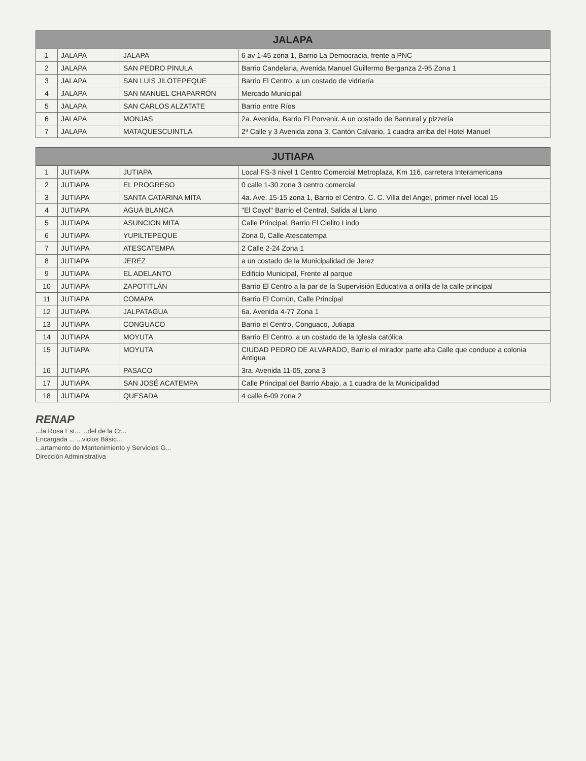| JALAPA | | | |
| --- | --- | --- | --- |
| 1 | JALAPA | JALAPA | 6 av 1-45 zona 1, Barrio La Democracia, frente a PNC |
| 2 | JALAPA | SAN PEDRO PINULA | Barrio Candelaria, Avenida Manuel Guillermo Berganza 2-95 Zona 1 |
| 3 | JALAPA | SAN LUIS JILOTEPEQUE | Barrio El Centro, a un costado de vidriería |
| 4 | JALAPA | SAN MANUEL CHAPARRÓN | Mercado Municipal |
| 5 | JALAPA | SAN CARLOS ALZATATE | Barrio entre Ríos |
| 6 | JALAPA | MONJAS | 2a. Avenida, Barrio El Porvenir. A un costado de Banrural y pizzería |
| 7 | JALAPA | MATAQUESCUINTLA | 2ª Calle y 3 Avenida zona 3, Cantón Calvario, 1 cuadra arriba del Hotel Manuel |
| JUTIAPA | | | |
| --- | --- | --- | --- |
| 1 | JUTIAPA | JUTIAPA | Local FS-3 nivel 1 Centro Comercial Metroplaza, Km 116, carretera Interamericana |
| 2 | JUTIAPA | EL PROGRESO | 0 calle 1-30 zona 3 centro comercial |
| 3 | JUTIAPA | SANTA CATARINA MITA | 4a. Ave. 15-15 zona 1, Barrio el Centro, C. C. Villa del Angel, primer nivel local 15 |
| 4 | JUTIAPA | AGUA BLANCA | "El Coyol" Barrio el Central, Salida al Llano |
| 5 | JUTIAPA | ASUNCION MITA | Calle Principal, Barrio El Cielito Lindo |
| 6 | JUTIAPA | YUPILTEPEQUE | Zona 0, Calle Atescatempa |
| 7 | JUTIAPA | ATESCATEMPA | 2 Calle 2-24 Zona 1 |
| 8 | JUTIAPA | JEREZ | a un costado de la Municipalidad de Jerez |
| 9 | JUTIAPA | EL ADELANTO | Edificio Municipal, Frente al parque |
| 10 | JUTIAPA | ZAPOTITLÁN | Barrio El Centro a la par de la Supervisión Educativa a orilla de la calle principal |
| 11 | JUTIAPA | COMAPA | Barrio El Común, Calle Principal |
| 12 | JUTIAPA | JALPATAGUA | 6a. Avenida 4-77 Zona 1 |
| 13 | JUTIAPA | CONGUACO | Barrio el Centro, Conguaco, Jutiapa |
| 14 | JUTIAPA | MOYUTA | Barrio El Centro, a un costado de la Iglesia católica |
| 15 | JUTIAPA | MOYUTA | CIUDAD PEDRO DE ALVARADO, Barrio el mirador parte alta Calle que conduce a colonia Antigua |
| 16 | JUTIAPA | PASACO | 3ra. Avenida 11-05, zona 3 |
| 17 | JUTIAPA | SAN JOSÉ ACATEMPA | Calle Principal del Barrio Abajo, a 1 cuadra de la Municipalidad |
| 18 | JUTIAPA | QUESADA | 4 calle 6-09 zona 2 |
RENAP
...la Rosa Est... ...del de la Cr...
Encargada ... ...vicios Básic...
...artamento de Mantenimiento y Servicios G...
Dirección Administrativa